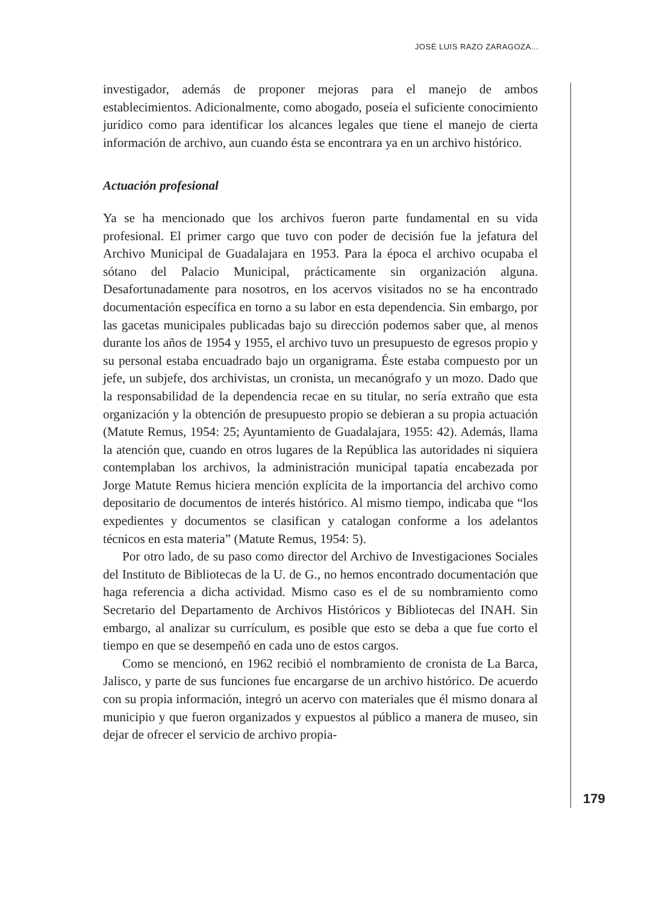JOSÉ LUIS RAZO ZARAGOZA...
investigador, además de proponer mejoras para el manejo de ambos establecimientos. Adicionalmente, como abogado, poseía el suficiente conocimiento jurídico como para identificar los alcances legales que tiene el manejo de cierta información de archivo, aun cuando ésta se encontrara ya en un archivo histórico.
Actuación profesional
Ya se ha mencionado que los archivos fueron parte fundamental en su vida profesional. El primer cargo que tuvo con poder de decisión fue la jefatura del Archivo Municipal de Guadalajara en 1953. Para la época el archivo ocupaba el sótano del Palacio Municipal, prácticamente sin organización alguna. Desafortunadamente para nosotros, en los acervos visitados no se ha encontrado documentación específica en torno a su labor en esta dependencia. Sin embargo, por las gacetas municipales publicadas bajo su dirección podemos saber que, al menos durante los años de 1954 y 1955, el archivo tuvo un presupuesto de egresos propio y su personal estaba encuadrado bajo un organigrama. Éste estaba compuesto por un jefe, un subjefe, dos archivistas, un cronista, un mecanógrafo y un mozo. Dado que la responsabilidad de la dependencia recae en su titular, no sería extraño que esta organización y la obtención de presupuesto propio se debieran a su propia actuación (Matute Remus, 1954: 25; Ayuntamiento de Guadalajara, 1955: 42). Además, llama la atención que, cuando en otros lugares de la República las autoridades ni siquiera contemplaban los archivos, la administración municipal tapatía encabezada por Jorge Matute Remus hiciera mención explícita de la importancia del archivo como depositario de documentos de interés histórico. Al mismo tiempo, indicaba que “los expedientes y documentos se clasifican y catalogan conforme a los adelantos técnicos en esta materia” (Matute Remus, 1954: 5).
Por otro lado, de su paso como director del Archivo de Investigaciones Sociales del Instituto de Bibliotecas de la U. de G., no hemos encontrado documentación que haga referencia a dicha actividad. Mismo caso es el de su nombramiento como Secretario del Departamento de Archivos Históricos y Bibliotecas del INAH. Sin embargo, al analizar su currículum, es posible que esto se deba a que fue corto el tiempo en que se desempeñó en cada uno de estos cargos.
Como se mencionó, en 1962 recibió el nombramiento de cronista de La Barca, Jalisco, y parte de sus funciones fue encargarse de un archivo histórico. De acuerdo con su propia información, integró un acervo con materiales que él mismo donara al municipio y que fueron organizados y expuestos al público a manera de museo, sin dejar de ofrecer el servicio de archivo propia-
179